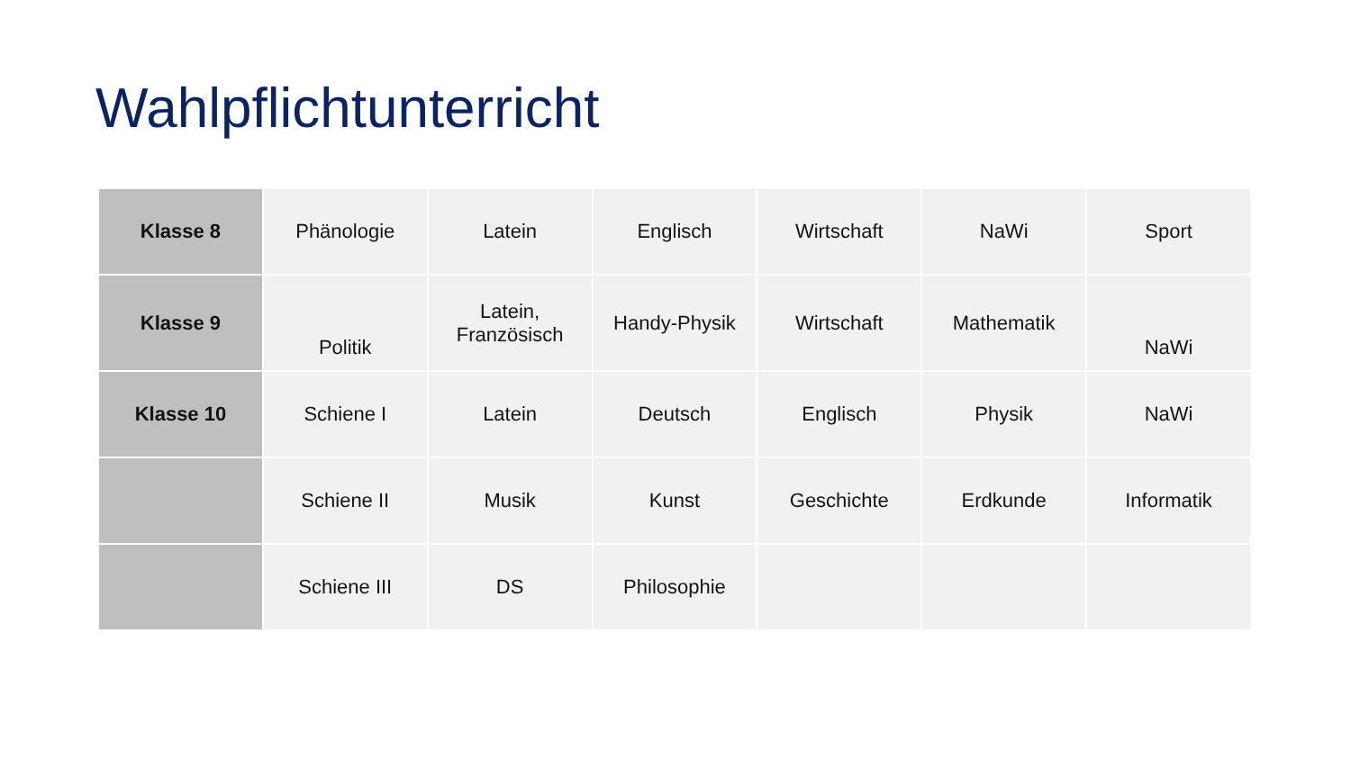Wahlpflichtunterricht
| Klasse 8 | Phänologie | Latein | Englisch | Wirtschaft | NaWi | Sport |
| Klasse 9 | Politik | Latein, Französisch | Handy-Physik | Wirtschaft | Mathematik | NaWi |
| Klasse 10 | Schiene I | Latein | Deutsch | Englisch | Physik | NaWi |
| | Schiene II | Musik | Kunst | Geschichte | Erdkunde | Informatik |
| | Schiene III | DS | Philosophie | | | |